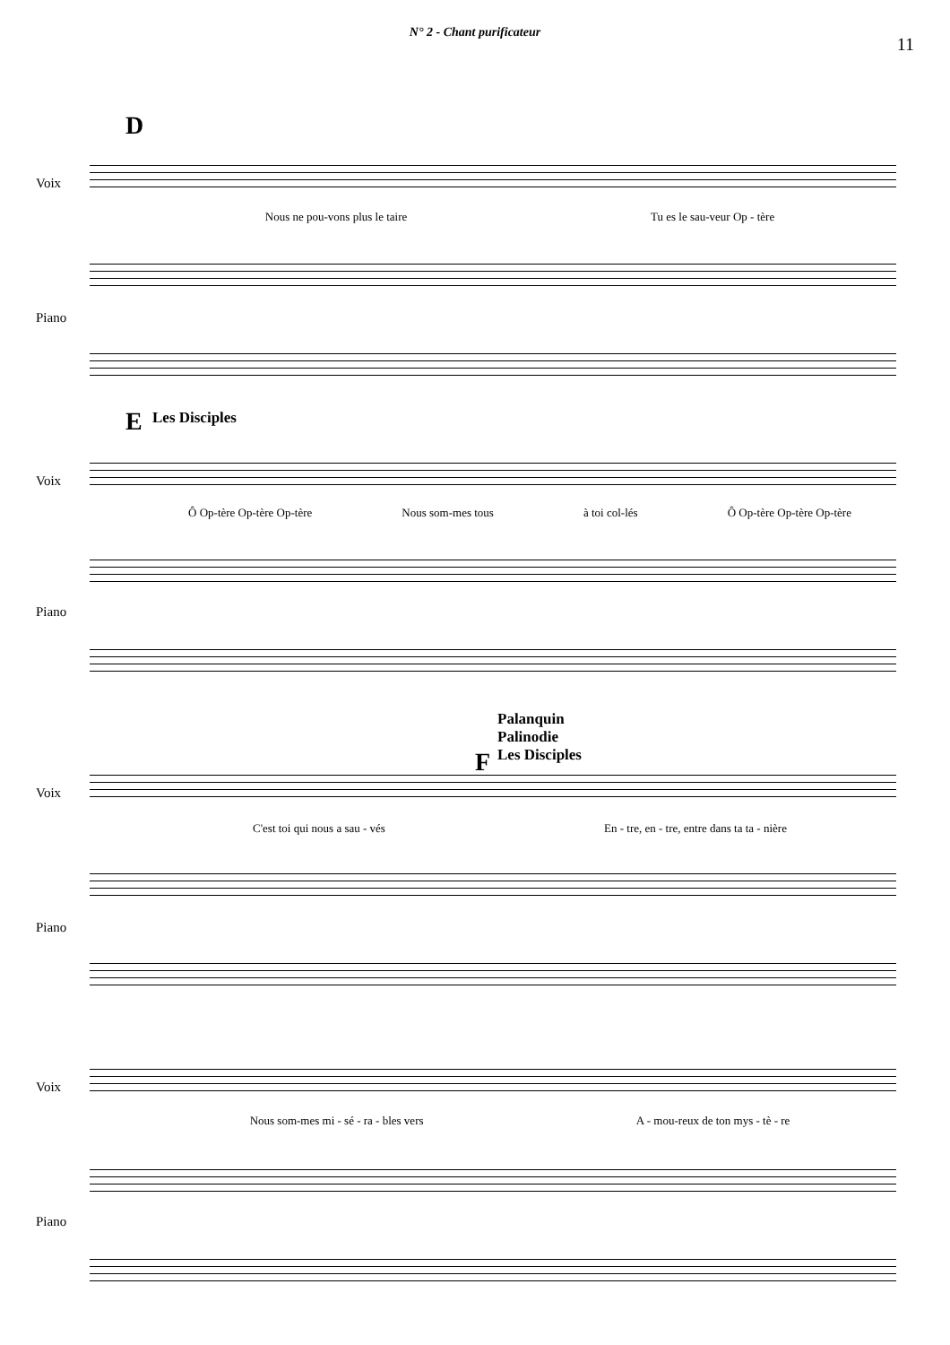N° 2 - Chant purificateur
11
D
Voix
Nous ne pou-vons plus le taire Tu es le sau-veur Op - tère
Piano
E Les Disciples
Voix
Ô Op-tère Op-tère Op-tère Nous som-mes tous à toi col-lés Ô Op-tère Op-tère Op-tère
Piano
Palanquin
Palinodie
Les Disciples
F
Voix
C'est toi qui nous a sau - vés En - tre, en - tre, entre dans ta ta - nière
Piano
Voix
Nous som-mes mi - sé - ra - bles vers A - mou-reux de ton mys - tè - re
Piano